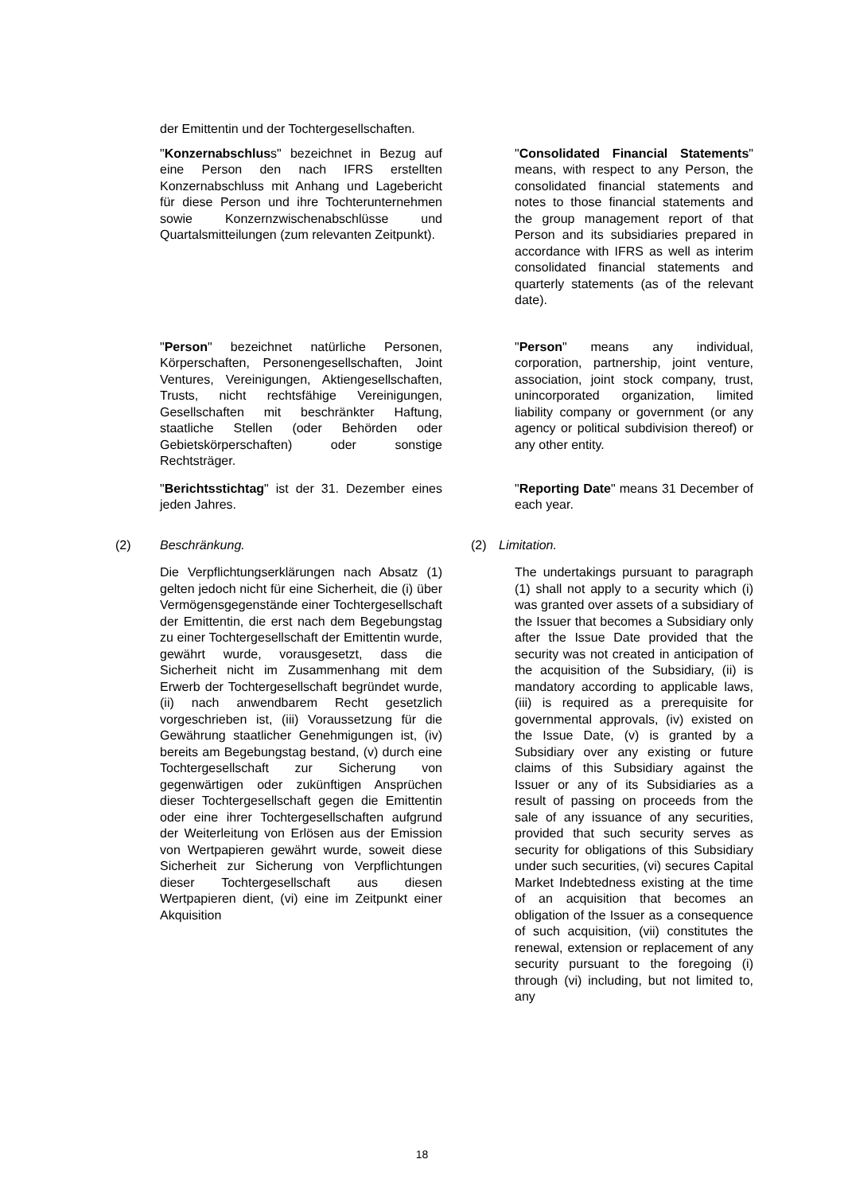der Emittentin und der Tochtergesellschaften.
"Konzernabschluss" bezeichnet in Bezug auf eine Person den nach IFRS erstellten Konzernabschluss mit Anhang und Lagebericht für diese Person und ihre Tochterunternehmen sowie Konzernzwischenabschlüsse und Quartalsmitteilungen (zum relevanten Zeitpunkt).
"Consolidated Financial Statements" means, with respect to any Person, the consolidated financial statements and notes to those financial statements and the group management report of that Person and its subsidiaries prepared in accordance with IFRS as well as interim consolidated financial statements and quarterly statements (as of the relevant date).
"Person" bezeichnet natürliche Personen, Körperschaften, Personengesellschaften, Joint Ventures, Vereinigungen, Aktiengesellschaften, Trusts, nicht rechtsfähige Vereinigungen, Gesellschaften mit beschränkter Haftung, staatliche Stellen (oder Behörden oder Gebietskörperschaften) oder sonstige Rechtsträger.
"Person" means any individual, corporation, partnership, joint venture, association, joint stock company, trust, unincorporated organization, limited liability company or government (or any agency or political subdivision thereof) or any other entity.
"Berichtsstichtag" ist der 31. Dezember eines jeden Jahres.
"Reporting Date" means 31 December of each year.
(2) Beschränkung. (2) Limitation.
Die Verpflichtungserklärungen nach Absatz (1) gelten jedoch nicht für eine Sicherheit, die (i) über Vermögensgegenstände einer Tochtergesellschaft der Emittentin, die erst nach dem Begebungstag zu einer Tochtergesellschaft der Emittentin wurde, gewährt wurde, vorausgesetzt, dass die Sicherheit nicht im Zusammenhang mit dem Erwerb der Tochtergesellschaft begründet wurde, (ii) nach anwendbarem Recht gesetzlich vorgeschrieben ist, (iii) Voraussetzung für die Gewährung staatlicher Genehmigungen ist, (iv) bereits am Begebungstag bestand, (v) durch eine Tochtergesellschaft zur Sicherung von gegenwärtigen oder zukünftigen Ansprüchen dieser Tochtergesellschaft gegen die Emittentin oder eine ihrer Tochtergesellschaften aufgrund der Weiterleitung von Erlösen aus der Emission von Wertpapieren gewährt wurde, soweit diese Sicherheit zur Sicherung von Verpflichtungen dieser Tochtergesellschaft aus diesen Wertpapieren dient, (vi) eine im Zeitpunkt einer Akquisition
The undertakings pursuant to paragraph (1) shall not apply to a security which (i) was granted over assets of a subsidiary of the Issuer that becomes a Subsidiary only after the Issue Date provided that the security was not created in anticipation of the acquisition of the Subsidiary, (ii) is mandatory according to applicable laws, (iii) is required as a prerequisite for governmental approvals, (iv) existed on the Issue Date, (v) is granted by a Subsidiary over any existing or future claims of this Subsidiary against the Issuer or any of its Subsidiaries as a result of passing on proceeds from the sale of any issuance of any securities, provided that such security serves as security for obligations of this Subsidiary under such securities, (vi) secures Capital Market Indebtedness existing at the time of an acquisition that becomes an obligation of the Issuer as a consequence of such acquisition, (vii) constitutes the renewal, extension or replacement of any security pursuant to the foregoing (i) through (vi) including, but not limited to, any
18